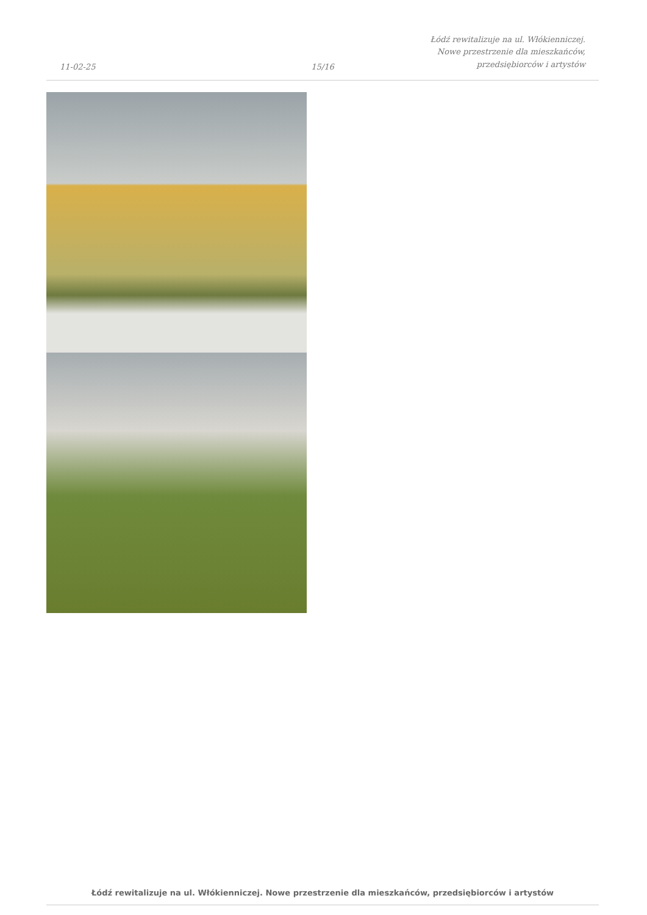11-02-25
15/16
Łódź rewitalizuje na ul. Włókienniczej.
Nowe przestrzenie dla mieszkańców,
przedsiębiorców i artystów
Łódź rewitalizuje na ul. Włókienniczej. Nowe przestrzenie dla mieszkańców, przedsiębiorców i artystów